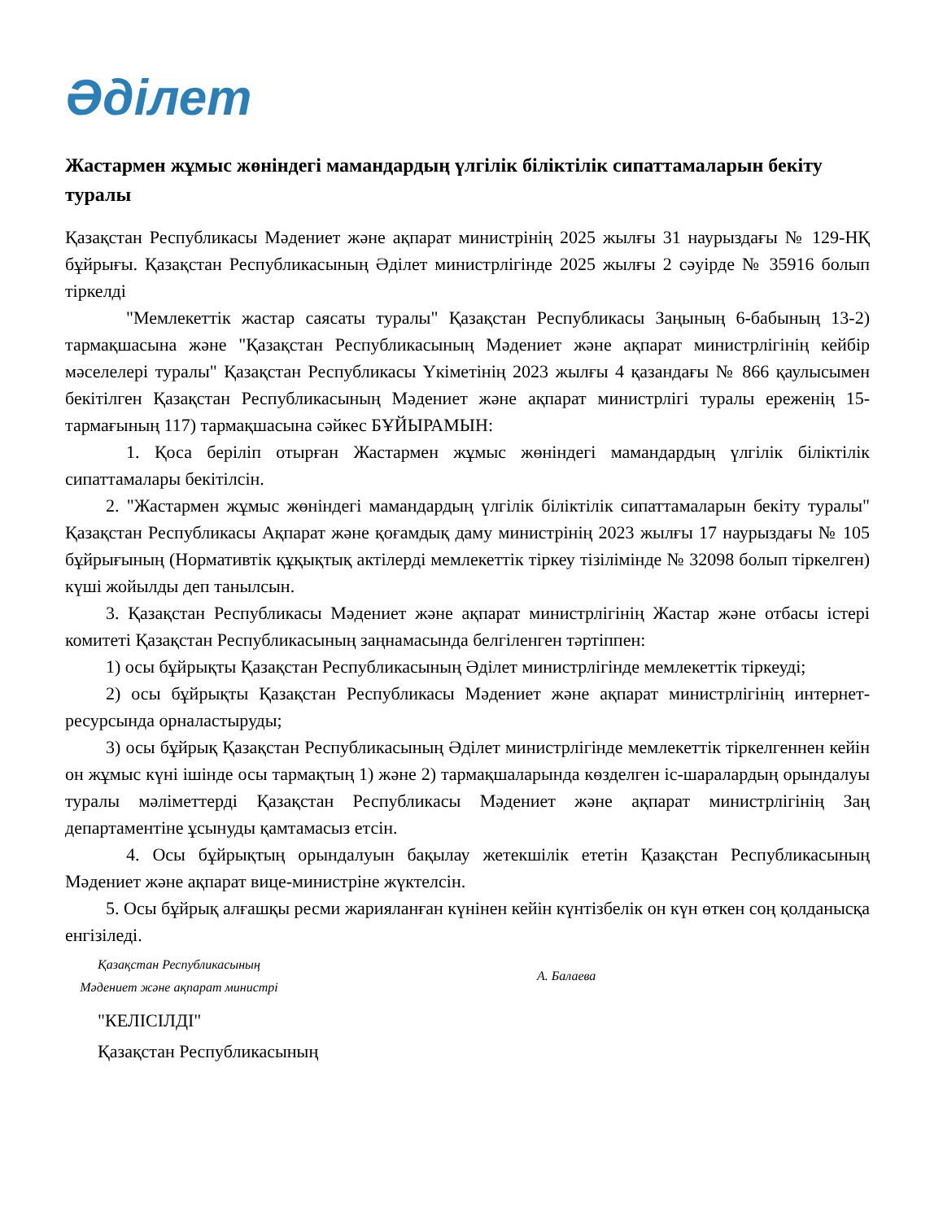Әділет
Жастармен жұмыс жөніндегі мамандардың үлгілік біліктілік сипаттамаларын бекіту туралы
Қазақстан Республикасы Мәдениет және ақпарат министрінің 2025 жылғы 31 наурыздағы № 129-НҚ бұйрығы. Қазақстан Республикасының Әділет министрлігінде 2025 жылғы 2 сәуірде № 35916 болып тіркелді
"Мемлекеттік жастар саясаты туралы" Қазақстан Республикасы Заңының 6-бабының 13-2) тармақшасына және "Қазақстан Республикасының Мәдениет және ақпарат министрлігінің кейбір мәселелері туралы" Қазақстан Республикасы Үкіметінің 2023 жылғы 4 қазандағы № 866 қаулысымен бекітілген Қазақстан Республикасының Мәдениет және ақпарат министрлігі туралы ереженің 15-тармағының 117) тармақшасына сәйкес БҰЙЫРАМЫН:
1. Қоса беріліп отырған Жастармен жұмыс жөніндегі мамандардың үлгілік біліктілік сипаттамалары бекітілсін.
2. "Жастармен жұмыс жөніндегі мамандардың үлгілік біліктілік сипаттамаларын бекіту туралы" Қазақстан Республикасы Ақпарат және қоғамдық даму министрінің 2023 жылғы 17 наурыздағы № 105 бұйрығының (Нормативтік құқықтық актілерді мемлекеттік тіркеу тізілімінде № 32098 болып тіркелген) күші жойылды деп танылсын.
3. Қазақстан Республикасы Мәдениет және ақпарат министрлігінің Жастар және отбасы істері комитеті Қазақстан Республикасының заңнамасында белгіленген тәртіппен:
1) осы бұйрықты Қазақстан Республикасының Әділет министрлігінде мемлекеттік тіркеуді;
2) осы бұйрықты Қазақстан Республикасы Мәдениет және ақпарат министрлігінің интернет-ресурсында орналастыруды;
3) осы бұйрық Қазақстан Республикасының Әділет министрлігінде мемлекеттік тіркелгеннен кейін он жұмыс күні ішінде осы тармақтың 1) және 2) тармақшаларында көзделген іс-шаралардың орындалуы туралы мәліметтерді Қазақстан Республикасы Мәдениет және ақпарат министрлігінің Заң департаментіне ұсынуды қамтамасыз етсін.
4. Осы бұйрықтың орындалуын бақылау жетекшілік ететін Қазақстан Республикасының Мәдениет және ақпарат вице-министріне жүктелсін.
5. Осы бұйрық алғашқы ресми жарияланған күнінен кейін күнтізбелік он күн өткен соң қолданысқа енгізіледі.
Қазақстан Республикасының
Мәдениет және ақпарат министрі
А. Балаева
"КЕЛІСІЛДІ"
Қазақстан Республикасының